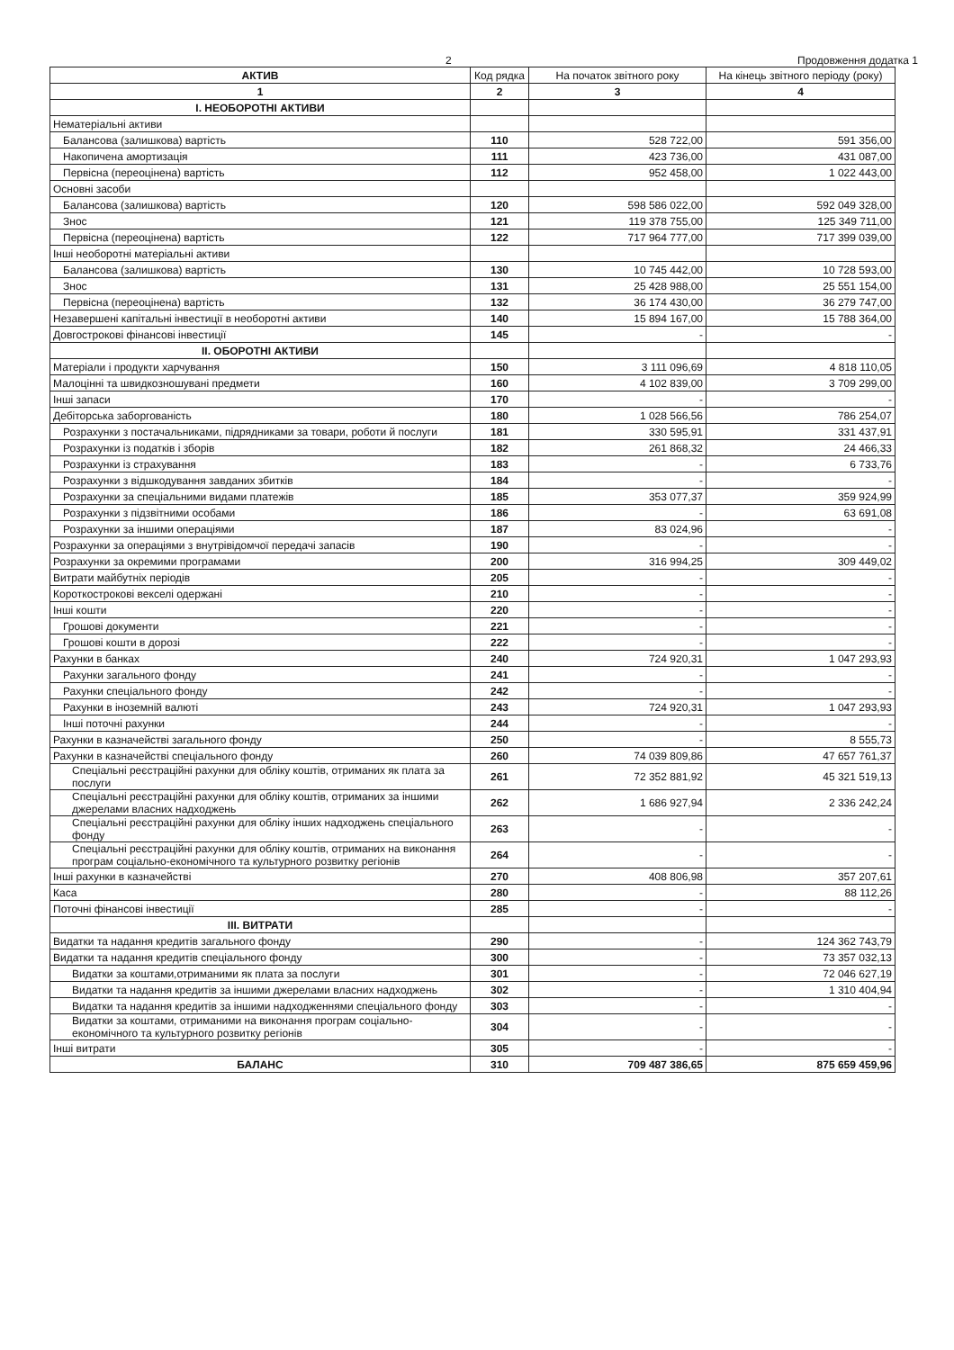2 Продовження додатка 1
| АКТИВ | Код рядка | На початок звітного року | На кінець звітного періоду (року) |
| --- | --- | --- | --- |
| 1 | 2 | 3 | 4 |
| І. НЕОБОРОТНІ АКТИВИ | | | |
| Нематеріальні активи | | | |
| Балансова (залишкова) вартість | 110 | 528 722,00 | 591 356,00 |
| Накопичена амортизація | 111 | 423 736,00 | 431 087,00 |
| Первісна (переоцінена) вартість | 112 | 952 458,00 | 1 022 443,00 |
| Основні засоби | | | |
| Балансова (залишкова) вартість | 120 | 598 586 022,00 | 592 049 328,00 |
| Знос | 121 | 119 378 755,00 | 125 349 711,00 |
| Первісна (переоцінена) вартість | 122 | 717 964 777,00 | 717 399 039,00 |
| Інші необоротні матеріальні активи | | | |
| Балансова (залишкова) вартість | 130 | 10 745 442,00 | 10 728 593,00 |
| Знос | 131 | 25 428 988,00 | 25 551 154,00 |
| Первісна (переоцінена) вартість | 132 | 36 174 430,00 | 36 279 747,00 |
| Незавершені капітальні інвестиції в необоротні активи | 140 | 15 894 167,00 | 15 788 364,00 |
| Довгострокові фінансові інвестиції | 145 | - | - |
| ІІ. ОБОРОТНІ АКТИВИ | | | |
| Матеріали і продукти харчування | 150 | 3 111 096,69 | 4 818 110,05 |
| Малоцінні та швидкозношувані предмети | 160 | 4 102 839,00 | 3 709 299,00 |
| Інші запаси | 170 | - | - |
| Дебіторська заборгованість | 180 | 1 028 566,56 | 786 254,07 |
| Розрахунки з постачальниками, підрядниками за товари, роботи й послуги | 181 | 330 595,91 | 331 437,91 |
| Розрахунки із податків і зборів | 182 | 261 868,32 | 24 466,33 |
| Розрахунки із страхування | 183 | - | 6 733,76 |
| Розрахунки з відшкодування завданих збитків | 184 | - | - |
| Розрахунки за спеціальними видами платежів | 185 | 353 077,37 | 359 924,99 |
| Розрахунки з підзвітними особами | 186 | - | 63 691,08 |
| Розрахунки за іншими операціями | 187 | 83 024,96 | - |
| Розрахунки за операціями з внутрівідомчої передачі запасів | 190 | - | - |
| Розрахунки за окремими програмами | 200 | 316 994,25 | 309 449,02 |
| Витрати майбутніх періодів | 205 | - | - |
| Короткострокові векселі одержані | 210 | - | - |
| Інші кошти | 220 | - | - |
| Грошові документи | 221 | - | - |
| Грошові кошти в дорозі | 222 | - | - |
| Рахунки в банках | 240 | 724 920,31 | 1 047 293,93 |
| Рахунки загального фонду | 241 | - | - |
| Рахунки спеціального фонду | 242 | - | - |
| Рахунки в іноземній валюті | 243 | 724 920,31 | 1 047 293,93 |
| Інші поточні рахунки | 244 | - | - |
| Рахунки в казначействі загального фонду | 250 | - | 8 555,73 |
| Рахунки в казначействі спеціального фонду | 260 | 74 039 809,86 | 47 657 761,37 |
| Спеціальні реєстраційні рахунки для обліку коштів, отриманих як плата за послуги | 261 | 72 352 881,92 | 45 321 519,13 |
| Спеціальні реєстраційні рахунки для обліку коштів, отриманих за іншими джерелами власних надходжень | 262 | 1 686 927,94 | 2 336 242,24 |
| Спеціальні реєстраційні рахунки для обліку інших надходжень спеціального фонду | 263 | - | - |
| Спеціальні реєстраційні рахунки для обліку коштів, отриманих на виконання програм соціально-економічного та культурного розвитку регіонів | 264 | - | - |
| Інші рахунки в казначействі | 270 | 408 806,98 | 357 207,61 |
| Каса | 280 | - | 88 112,26 |
| Поточні фінансові інвестиції | 285 | - | - |
| ІІІ. ВИТРАТИ | | | |
| Видатки та надання кредитів загального фонду | 290 | - | 124 362 743,79 |
| Видатки та надання кредитів спеціального фонду | 300 | - | 73 357 032,13 |
| Видатки за коштами,отриманими як плата за послуги | 301 | - | 72 046 627,19 |
| Видатки та надання кредитів за іншими джерелами власних надходжень | 302 | - | 1 310 404,94 |
| Видатки та надання кредитів за іншими надходженнями спеціального фонду | 303 | - | - |
| Видатки за коштами, отриманими на виконання програм соціально-економічного та культурного розвитку регіонів | 304 | - | - |
| Інші витрати | 305 | - | - |
| БАЛАНС | 310 | 709 487 386,65 | 875 659 459,96 |